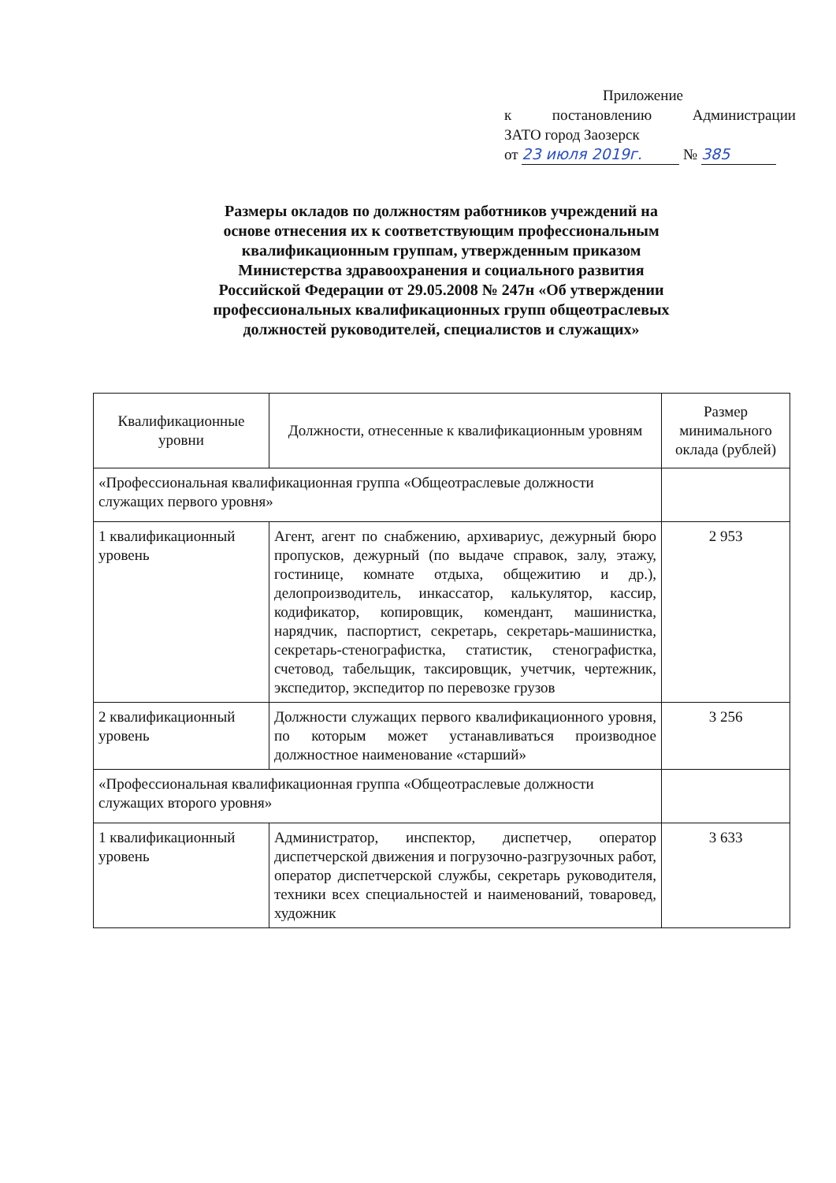Приложение
к постановлению Администрации
ЗАТО город Заозерск
от 23 июля 2019г. № 385
Размеры окладов по должностям работников учреждений на основе отнесения их к соответствующим профессиональным квалификационным группам, утвержденным приказом Министерства здравоохранения и социального развития Российской Федерации от 29.05.2008 № 247н «Об утверждении профессиональных квалификационных групп общеотраслевых должностей руководителей, специалистов и служащих»
| Квалификационные уровни | Должности, отнесенные к квалификационным уровням | Размер минимального оклада (рублей) |
| --- | --- | --- |
| «Профессиональная квалификационная группа «Общеотраслевые должности служащих первого уровня» | | |
| 1 квалификационный уровень | Агент, агент по снабжению, архивариус, дежурный бюро пропусков, дежурный (по выдаче справок, залу, этажу, гостинице, комнате отдыха, общежитию и др.), делопроизводитель, инкассатор, калькулятор, кассир, кодификатор, копировщик, комендант, машинистка, нарядчик, паспортист, секретарь, секретарь-машинистка, секретарь-стенографистка, статистик, стенографистка, счетовод, табельщик, таксировщик, учетчик, чертежник, экспедитор, экспедитор по перевозке грузов | 2 953 |
| 2 квалификационный уровень | Должности служащих первого квалификационного уровня, по которым может устанавливаться производное должностное наименование «старший» | 3 256 |
| «Профессиональная квалификационная группа «Общеотраслевые должности служащих второго уровня» | | |
| 1 квалификационный уровень | Администратор, инспектор, диспетчер, оператор диспетчерской движения и погрузочно-разгрузочных работ, оператор диспетчерской службы, секретарь руководителя, техники всех специальностей и наименований, товаровед, художник | 3 633 |